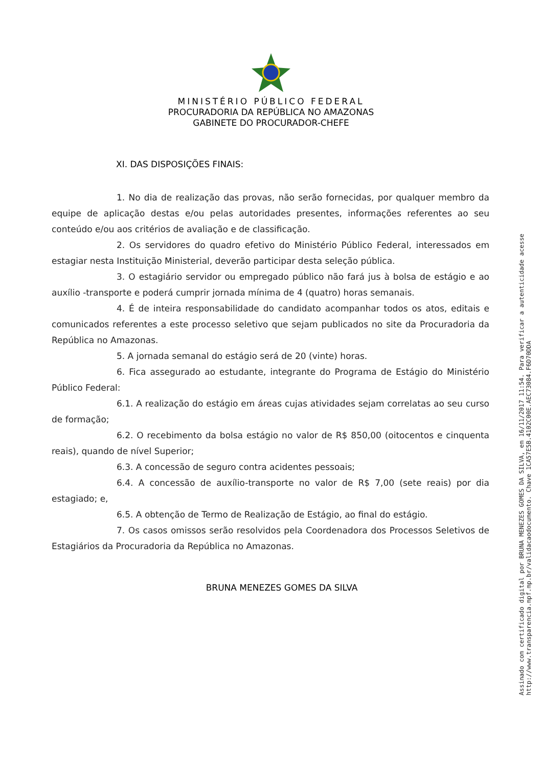MINISTÉRIO PÚBLICO FEDERAL
PROCURADORIA DA REPÚBLICA NO AMAZONAS
GABINETE DO PROCURADOR-CHEFE
XI. DAS DISPOSIÇÕES FINAIS:
1. No dia de realização das provas, não serão fornecidas, por qualquer membro da equipe de aplicação destas e/ou pelas autoridades presentes, informações referentes ao seu conteúdo e/ou aos critérios de avaliação e de classificação.
2. Os servidores do quadro efetivo do Ministério Público Federal, interessados em estagiar nesta Instituição Ministerial, deverão participar desta seleção pública.
3. O estagiário servidor ou empregado público não fará jus à bolsa de estágio e ao auxílio -transporte e poderá cumprir jornada mínima de 4 (quatro) horas semanais.
4. É de inteira responsabilidade do candidato acompanhar todos os atos, editais e comunicados referentes a este processo seletivo que sejam publicados no site da Procuradoria da República no Amazonas.
5. A jornada semanal do estágio será de 20 (vinte) horas.
6. Fica assegurado ao estudante, integrante do Programa de Estágio do Ministério Público Federal:
6.1. A realização do estágio em áreas cujas atividades sejam correlatas ao seu curso de formação;
6.2. O recebimento da bolsa estágio no valor de R$ 850,00 (oitocentos e cinquenta reais), quando de nível Superior;
6.3. A concessão de seguro contra acidentes pessoais;
6.4. A concessão de auxílio-transporte no valor de R$ 7,00 (sete reais) por dia estagiado; e,
6.5. A obtenção de Termo de Realização de Estágio, ao final do estágio.
7. Os casos omissos serão resolvidos pela Coordenadora dos Processos Seletivos de Estagiários da Procuradoria da República no Amazonas.
BRUNA MENEZES GOMES DA SILVA
Assinado com certificado digital por BRUNA MENEZES GOMES DA SILVA, em 16/11/2017 11:54. Para verificar a autenticidade acesse http://www.transparencia.mpf.mp.br/validacaodocumento. Chave 1CA57E5B.4102C00E.AEC73084.F6D70DDA